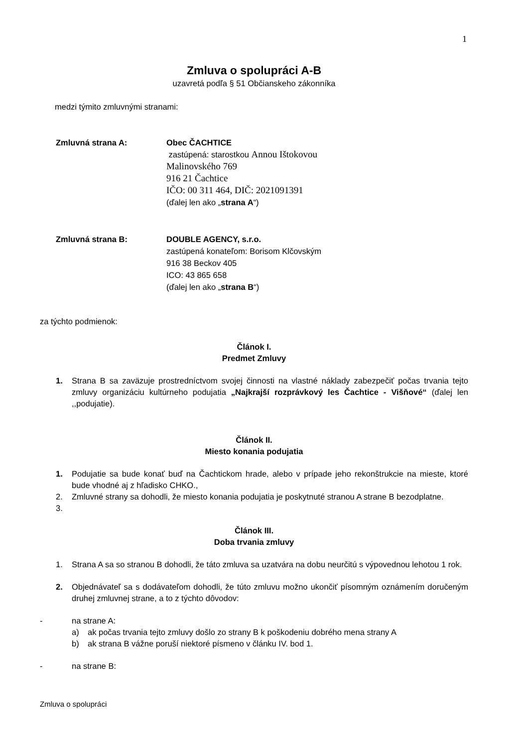1
Zmluva o spolupráci A-B
uzavretá podľa § 51 Občianskeho zákonníka
medzi týmito zmluvnými stranami:
Zmluvná strana A: Obec ČACHTICE
zastúpená: starostkou Annou Ištokovou
Malinovského 769
916 21 Čachtice
IČO: 00 311 464, DIČ: 2021091391
(ďalej len ako „strana A“)
Zmluvná strana B: DOUBLE AGENCY, s.r.o.
zastúpená konateľom: Borisom Klčovským
916 38 Beckov 405
ICO: 43 865 658
(ďalej len ako „strana B“)
za týchto podmienok:
Článok I.
Predmet Zmluvy
1. Strana B sa zaväzuje prostredníctvom svojej činnosti na vlastné náklady zabezpečiť počas trvania tejto zmluvy organizáciu kultúrneho podujatia „Najkrajší rozprávkový les Čachtice - Višňové“ (ďalej len ,,podujatie).
Článok II.
Miesto konania podujatia
1. Podujatie sa bude konať buď na Čachtickom hrade, alebo v prípade jeho rekonštrukcie na mieste, ktoré bude vhodné aj z hľadisko CHKO.,
2. Zmluvné strany sa dohodli, že miesto konania podujatia je poskytnuté stranou A strane B bezodplatne.
3.
Článok III.
Doba trvania zmluvy
1. Strana A sa so stranou B dohodli, že táto zmluva sa uzatvára na dobu neurčitú s výpovednou lehotou 1 rok.
2. Objednávateľ sa s dodávateľom dohodli, že túto zmluvu možno ukončiť písomným oznámením doručeným druhej zmluvnej strane, a to z týchto dôvodov:
- na strane A:
a) ak počas trvania tejto zmluvy došlo zo strany B k poškodeniu dobrého mena strany A
b) ak strana B vážne poruší niektoré písmeno v článku IV. bod 1.
- na strane B:
Zmluva o spolupráci